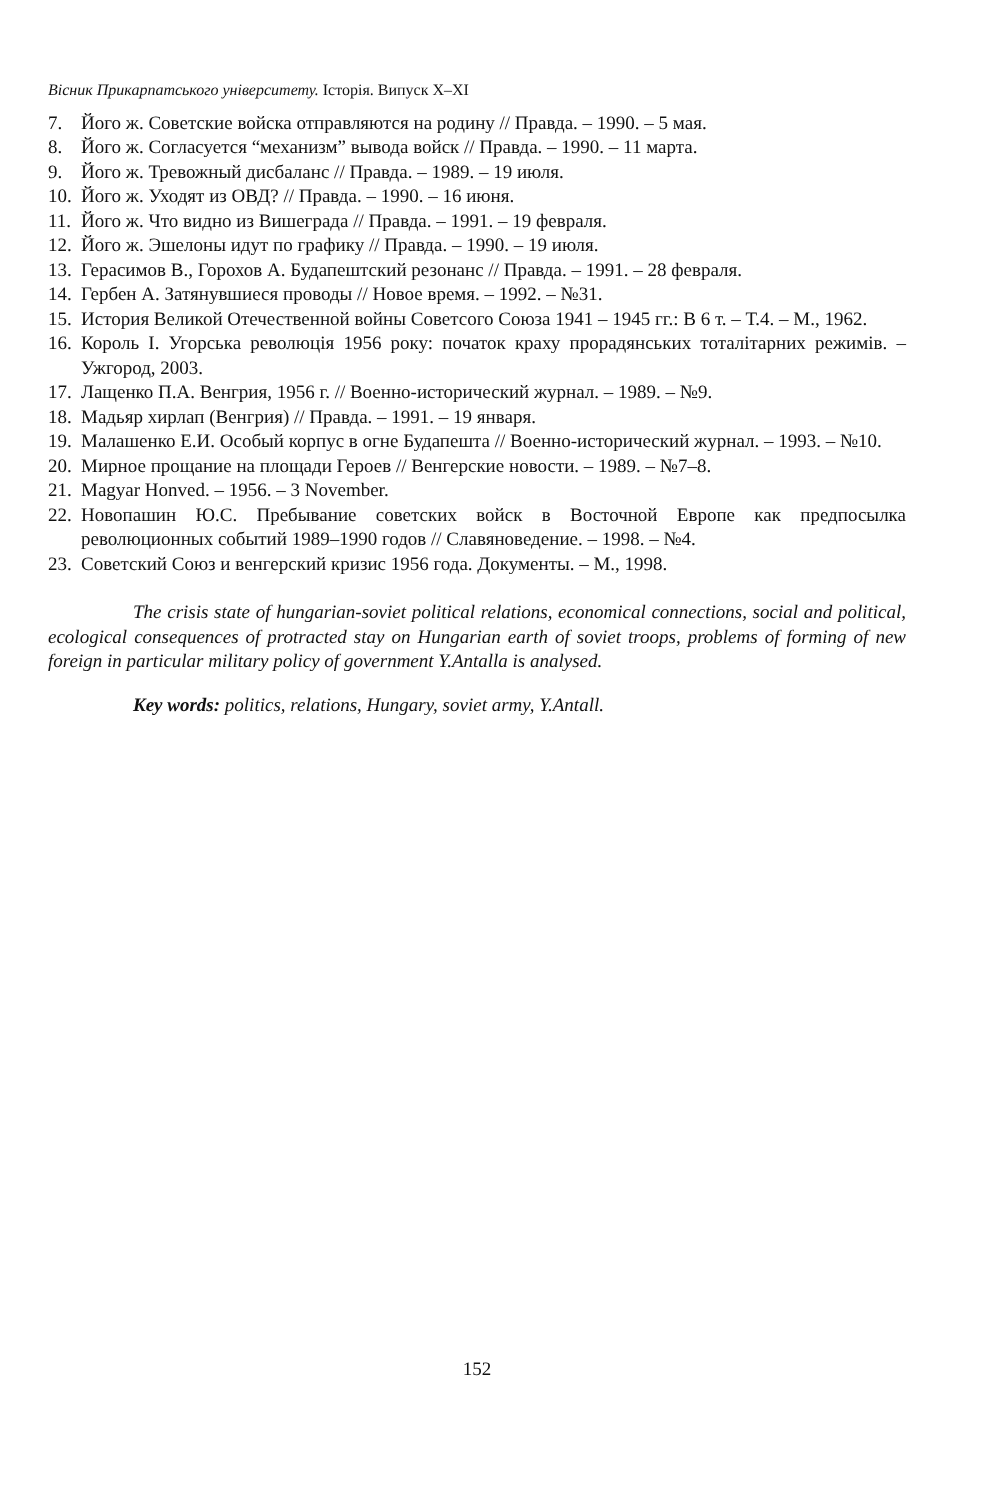Вісник Прикарпатського університету. Історія. Випуск X–XI
7. Його ж. Советские войска отправляются на родину // Правда. – 1990. – 5 мая.
8. Його ж. Согласуется “механизм” вывода войск // Правда. – 1990. – 11 марта.
9. Його ж. Тревожный дисбаланс // Правда. – 1989. – 19 июля.
10. Його ж. Уходят из ОВД? // Правда. – 1990. – 16 июня.
11. Його ж. Что видно из Вишеграда // Правда. – 1991. – 19 февраля.
12. Його ж. Эшелоны идут по графику // Правда. – 1990. – 19 июля.
13. Герасимов В., Горохов А. Будапештский резонанс // Правда. – 1991. – 28 февраля.
14. Гербен А. Затянувшиеся проводы // Новое время. – 1992. – №31.
15. История Великой Отечественной войны Советсого Союза 1941 – 1945 гг.: В 6 т. – Т.4. – М., 1962.
16. Король І. Угорська революція 1956 року: початок краху прорадянських тоталітарних режимів. – Ужгород, 2003.
17. Лащенко П.А. Венгрия, 1956 г. // Военно-исторический журнал. – 1989. – №9.
18. Мадьяр хирлап (Венгрия) // Правда. – 1991. – 19 января.
19. Малашенко Е.И. Особый корпус в огне Будапешта // Военно-исторический журнал. – 1993. – №10.
20. Мирное прощание на площади Героев // Венгерские новости. – 1989. – №7–8.
21. Magyar Honved. – 1956. – 3 November.
22. Новопашин Ю.С. Пребывание советских войск в Восточной Европе как предпосылка революционных событий 1989–1990 годов // Славяноведение. – 1998. – №4.
23. Советский Союз и венгерский кризис 1956 года. Документы. – М., 1998.
The crisis state of hungarian-soviet political relations, economical connections, social and political, ecological consequences of protracted stay on Hungarian earth of soviet troops, problems of forming of new foreign in particular military policy of government Y.Antalla is analysed.
Key words: politics, relations, Hungary, soviet army, Y.Antall.
152